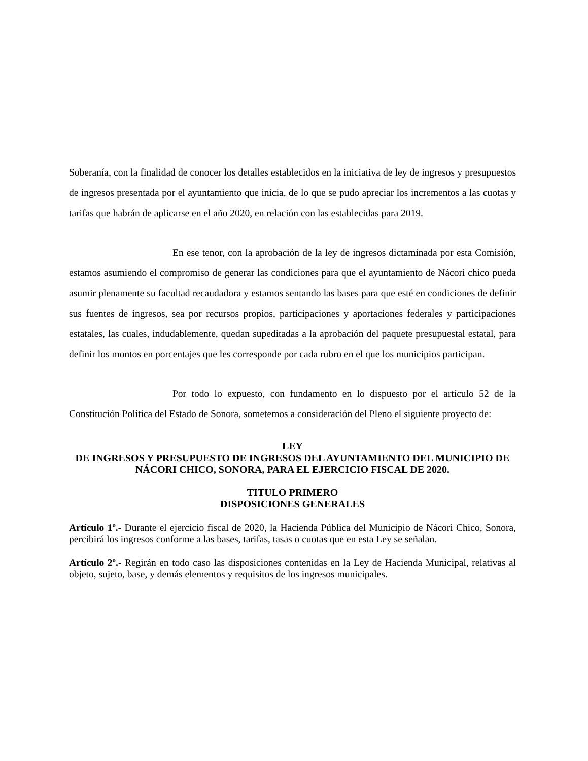Soberanía, con la finalidad de conocer los detalles establecidos en la iniciativa de ley de ingresos y presupuestos de ingresos presentada por el ayuntamiento que inicia, de lo que se pudo apreciar los incrementos a las cuotas y tarifas que habrán de aplicarse en el año 2020, en relación con las establecidas para 2019.
En ese tenor, con la aprobación de la ley de ingresos dictaminada por esta Comisión, estamos asumiendo el compromiso de generar las condiciones para que el ayuntamiento de Nácori chico pueda asumir plenamente su facultad recaudadora y estamos sentando las bases para que esté en condiciones de definir sus fuentes de ingresos, sea por recursos propios, participaciones y aportaciones federales y participaciones estatales, las cuales, indudablemente, quedan supeditadas a la aprobación del paquete presupuestal estatal, para definir los montos en porcentajes que les corresponde por cada rubro en el que los municipios participan.
Por todo lo expuesto, con fundamento en lo dispuesto por el artículo 52 de la Constitución Política del Estado de Sonora, sometemos a consideración del Pleno el siguiente proyecto de:
LEY
DE INGRESOS Y PRESUPUESTO DE INGRESOS DEL AYUNTAMIENTO DEL MUNICIPIO DE NÁCORI CHICO, SONORA, PARA EL EJERCICIO FISCAL DE 2020.
TITULO PRIMERO
DISPOSICIONES GENERALES
Artículo 1º.- Durante el ejercicio fiscal de 2020, la Hacienda Pública del Municipio de Nácori Chico, Sonora, percibirá los ingresos conforme a las bases, tarifas, tasas o cuotas que en esta Ley se señalan.
Artículo 2º.- Regirán en todo caso las disposiciones contenidas en la Ley de Hacienda Municipal, relativas al objeto, sujeto, base, y demás elementos y requisitos de los ingresos municipales.